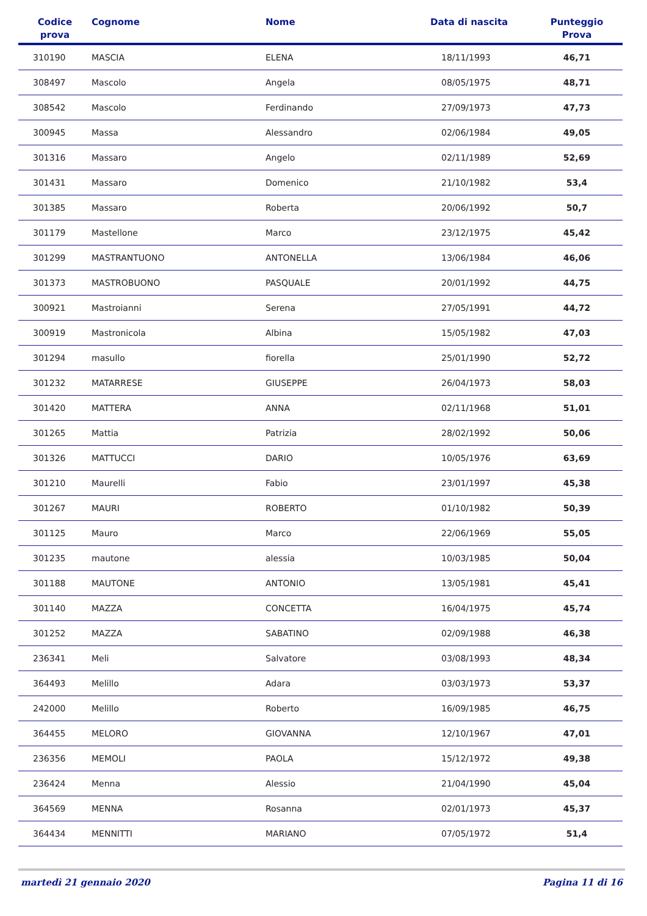| Codice prova | Cognome | Nome | Data di nascita | Punteggio Prova |
| --- | --- | --- | --- | --- |
| 310190 | MASCIA | ELENA | 18/11/1993 | 46,71 |
| 308497 | Mascolo | Angela | 08/05/1975 | 48,71 |
| 308542 | Mascolo | Ferdinando | 27/09/1973 | 47,73 |
| 300945 | Massa | Alessandro | 02/06/1984 | 49,05 |
| 301316 | Massaro | Angelo | 02/11/1989 | 52,69 |
| 301431 | Massaro | Domenico | 21/10/1982 | 53,4 |
| 301385 | Massaro | Roberta | 20/06/1992 | 50,7 |
| 301179 | Mastellone | Marco | 23/12/1975 | 45,42 |
| 301299 | MASTRANTUONO | ANTONELLA | 13/06/1984 | 46,06 |
| 301373 | MASTROBUONO | PASQUALE | 20/01/1992 | 44,75 |
| 300921 | Mastroianni | Serena | 27/05/1991 | 44,72 |
| 300919 | Mastronicola | Albina | 15/05/1982 | 47,03 |
| 301294 | masullo | fiorella | 25/01/1990 | 52,72 |
| 301232 | MATARRESE | GIUSEPPE | 26/04/1973 | 58,03 |
| 301420 | MATTERA | ANNA | 02/11/1968 | 51,01 |
| 301265 | Mattia | Patrizia | 28/02/1992 | 50,06 |
| 301326 | MATTUCCI | DARIO | 10/05/1976 | 63,69 |
| 301210 | Maurelli | Fabio | 23/01/1997 | 45,38 |
| 301267 | MAURI | ROBERTO | 01/10/1982 | 50,39 |
| 301125 | Mauro | Marco | 22/06/1969 | 55,05 |
| 301235 | mautone | alessia | 10/03/1985 | 50,04 |
| 301188 | MAUTONE | ANTONIO | 13/05/1981 | 45,41 |
| 301140 | MAZZA | CONCETTA | 16/04/1975 | 45,74 |
| 301252 | MAZZA | SABATINO | 02/09/1988 | 46,38 |
| 236341 | Meli | Salvatore | 03/08/1993 | 48,34 |
| 364493 | Melillo | Adara | 03/03/1973 | 53,37 |
| 242000 | Melillo | Roberto | 16/09/1985 | 46,75 |
| 364455 | MELORO | GIOVANNA | 12/10/1967 | 47,01 |
| 236356 | MEMOLI | PAOLA | 15/12/1972 | 49,38 |
| 236424 | Menna | Alessio | 21/04/1990 | 45,04 |
| 364569 | MENNA | Rosanna | 02/01/1973 | 45,37 |
| 364434 | MENNITTI | MARIANO | 07/05/1972 | 51,4 |
martedì 21 gennaio 2020 Pagina 11 di 16